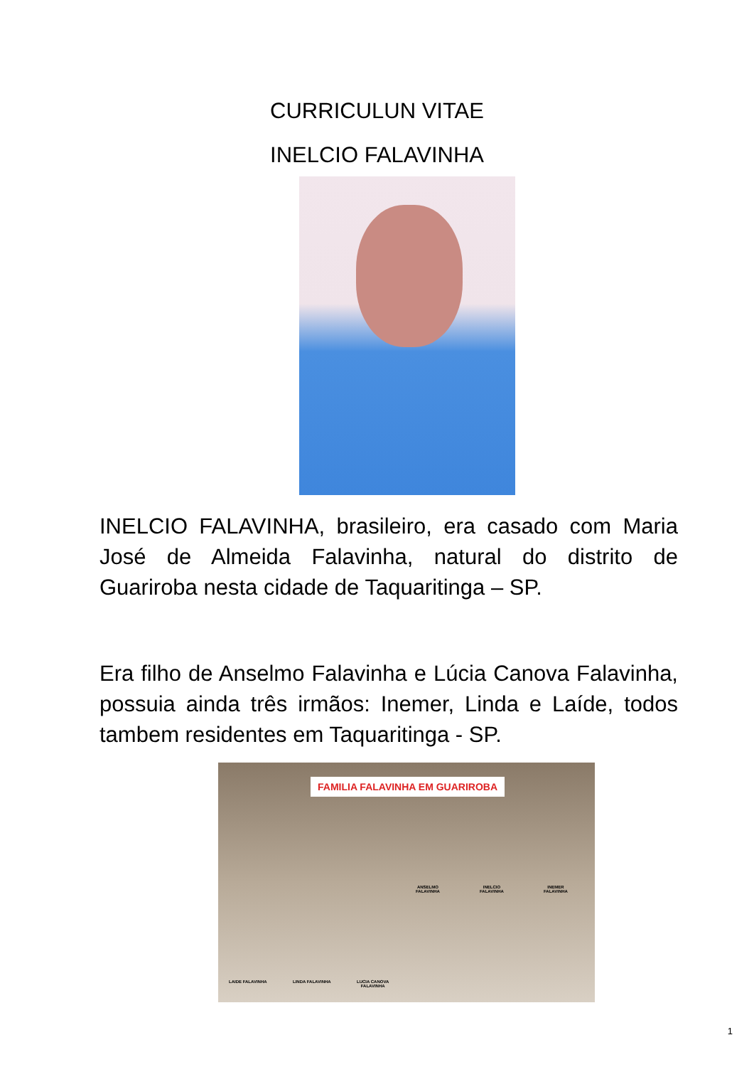CURRICULUN VITAE
INELCIO FALAVINHA
INELCIO FALAVINHA, brasileiro, era casado com Maria José de Almeida Falavinha, natural do distrito de Guariroba nesta cidade de Taquaritinga – SP.
Era filho de Anselmo Falavinha e Lúcia Canova Falavinha, possuia ainda três irmãos: Inemer, Linda e Laíde, todos tambem residentes em Taquaritinga - SP.
FAMILIA FALAVINHA EM GUARIROBA
ANSELMO
FALAVINHA
INELCIO
FALAVINHA
INEMER
FALAVINHA
LAIDE FALAVINHA LINDA FALAVINHA
LUCIA CANOVA
FALAVINHA
1